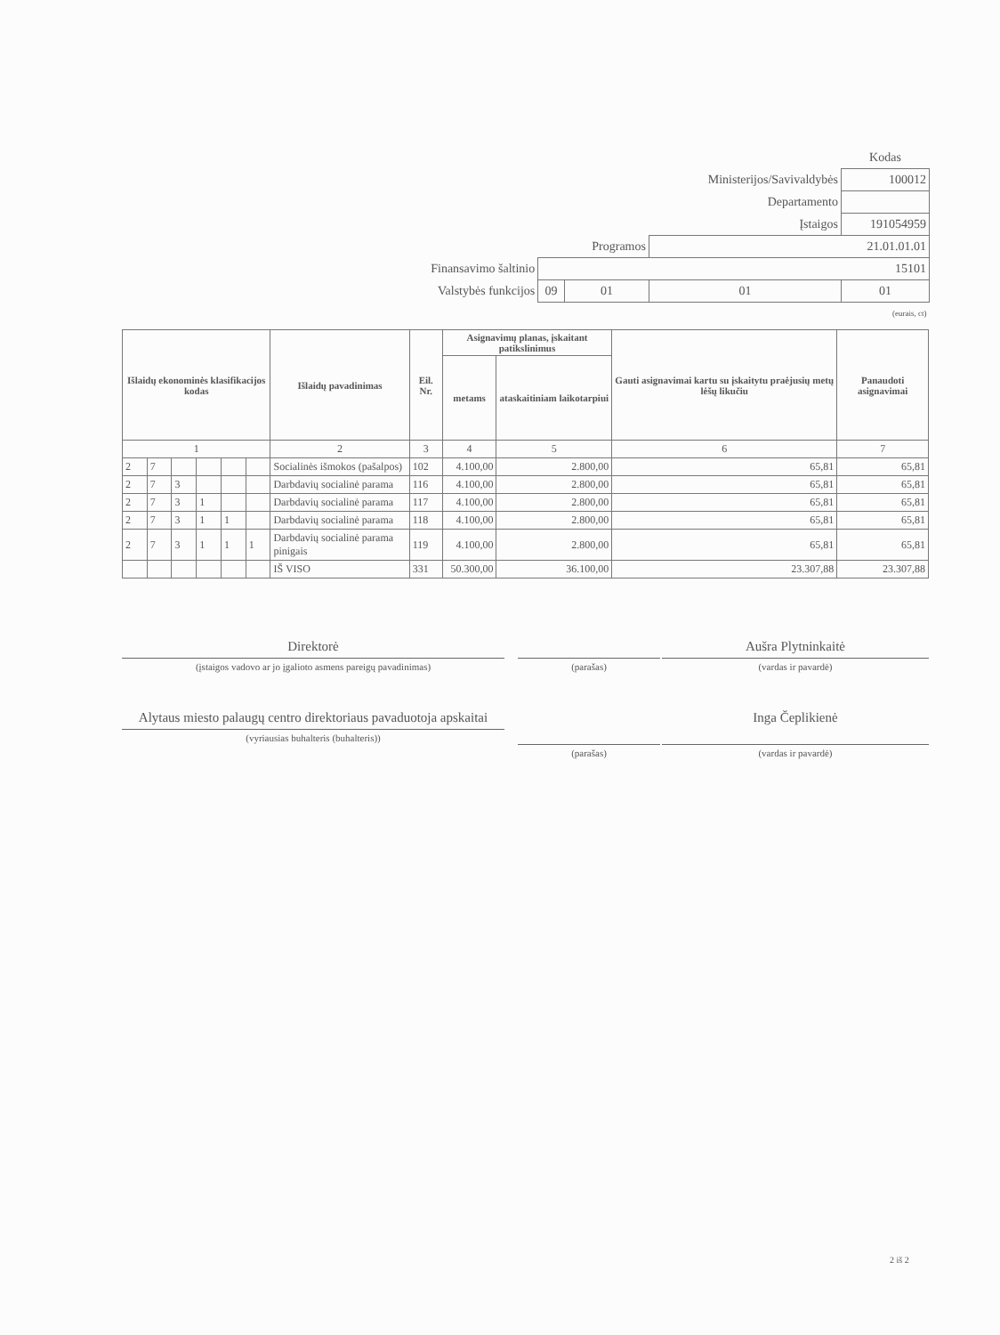| | | | | Kodas |
| | | | Ministerijos/Savivaldybės | 100012 |
| | | | Departamento | |
| | | | Įstaigos | 191054959 |
| | | Programos | 21.01.01.01 | |
| Finansavimo šaltinio | 15101 | | | |
| Valstybės funkcijos | 09 | 01 | 01 | 01 |
| (eurais, ct) | | | | |
| Išlaidų ekonominės klasifikacijos kodas | | | | | | Išlaidų pavadinimas | Eil. Nr. | Asignavimų planas, įskaitant patikslinimus | | Gauti asignavimai kartu su įskaitytu praėjusių metų lėšų likučiu | Panaudoti asignavimai |
| --- | --- | --- | --- | --- | --- | --- | --- | --- | --- | --- | --- |
| | | | | | | | | metams | ataskaitiniam laikotarpiui | | |
| 1 | | | | | | 2 | 3 | 4 | 5 | 6 | 7 |
| 2 | 7 | | | | | Socialinės išmokos (pašalpos) | 102 | 4.100,00 | 2.800,00 | 65,81 | 65,81 |
| 2 | 7 | 3 | | | | Darbdavių socialinė parama | 116 | 4.100,00 | 2.800,00 | 65,81 | 65,81 |
| 2 | 7 | 3 | 1 | | | Darbdavių socialinė parama | 117 | 4.100,00 | 2.800,00 | 65,81 | 65,81 |
| 2 | 7 | 3 | 1 | 1 | | Darbdavių socialinė parama | 118 | 4.100,00 | 2.800,00 | 65,81 | 65,81 |
| 2 | 7 | 3 | 1 | 1 | 1 | Darbdavių socialinė parama pinigais | 119 | 4.100,00 | 2.800,00 | 65,81 | 65,81 |
| | | | | | | IŠ VISO | 331 | 50.300,00 | 36.100,00 | 23.307,88 | 23.307,88 |
Direktorė
(įstaigos vadovo ar jo įgalioto asmens pareigų pavadinimas)
(parašas)
Aušra Plytninkaitė
(vardas ir pavardė)
Alytaus miesto palaugų centro direktoriaus pavaduotoja apskaitai
(vyriausias buhalteris (buhalteris))
(parašas)
Inga Čeplikienė
(vardas ir pavardė)
2 iš 2